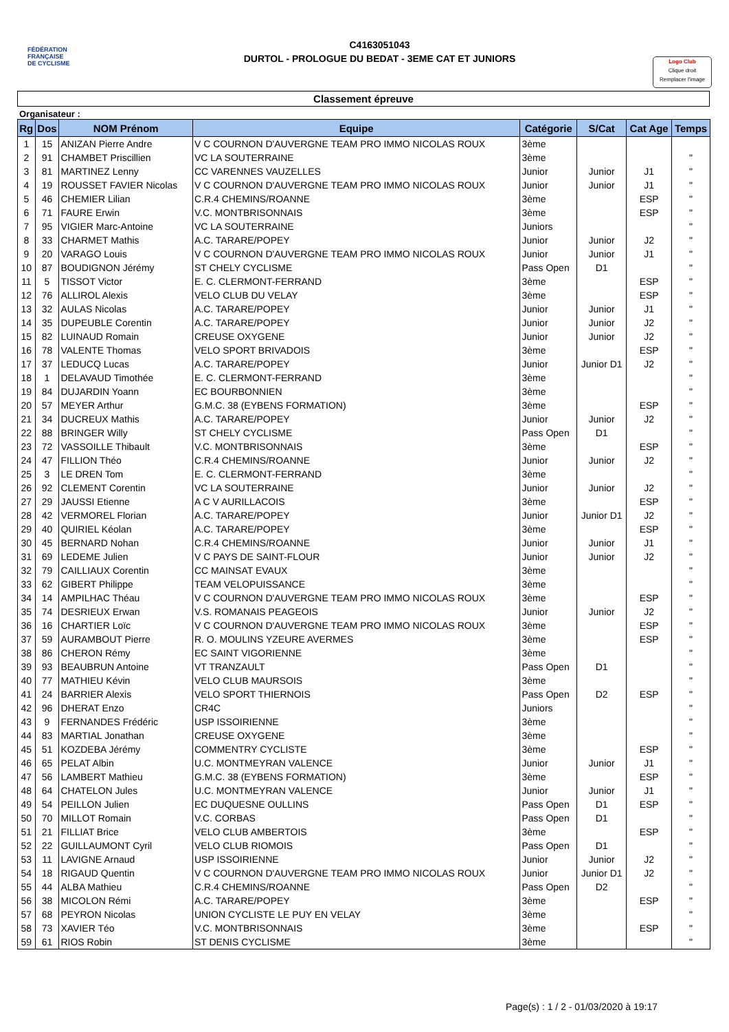FÉDÉRATION
FRANÇAISE
DE CYCLISME
C4163051043
DURTOL - PROLOGUE DU BEDAT - 3EME CAT ET JUNIORS
Logo Club
Clique droit
Remplacer l'image
Classement épreuve
Organisateur :
| Rg | Dos | NOM Prénom | Equipe | Catégorie | S/Cat | Cat Age | Temps |
| --- | --- | --- | --- | --- | --- | --- | --- |
| 1 | 15 | ANIZAN Pierre Andre | V C COURNON D'AUVERGNE TEAM PRO IMMO NICOLAS ROUX | 3ème | | | |
| 2 | 91 | CHAMBET Priscillien | VC LA SOUTERRAINE | 3ème | | | " |
| 3 | 81 | MARTINEZ Lenny | CC VARENNES VAUZELLES | Junior | Junior | J1 | " |
| 4 | 19 | ROUSSET FAVIER Nicolas | V C COURNON D'AUVERGNE TEAM PRO IMMO NICOLAS ROUX | Junior | Junior | J1 | " |
| 5 | 46 | CHEMIER Lilian | C.R.4 CHEMINS/ROANNE | 3ème | | ESP | " |
| 6 | 71 | FAURE Erwin | V.C. MONTBRISONNAIS | 3ème | | ESP | " |
| 7 | 95 | VIGIER Marc-Antoine | VC LA SOUTERRAINE | Juniors | | | " |
| 8 | 33 | CHARMET Mathis | A.C. TARARE/POPEY | Junior | Junior | J2 | " |
| 9 | 20 | VARAGO Louis | V C COURNON D'AUVERGNE TEAM PRO IMMO NICOLAS ROUX | Junior | Junior | J1 | " |
| 10 | 87 | BOUDIGNON Jérémy | ST CHELY CYCLISME | Pass Open | D1 | | " |
| 11 | 5 | TISSOT Victor | E. C. CLERMONT-FERRAND | 3ème | | ESP | " |
| 12 | 76 | ALLIROL Alexis | VELO CLUB DU VELAY | 3ème | | ESP | " |
| 13 | 32 | AULAS Nicolas | A.C. TARARE/POPEY | Junior | Junior | J1 | " |
| 14 | 35 | DUPEUBLE Corentin | A.C. TARARE/POPEY | Junior | Junior | J2 | " |
| 15 | 82 | LUINAUD Romain | CREUSE OXYGENE | Junior | Junior | J2 | " |
| 16 | 78 | VALENTE Thomas | VELO SPORT BRIVADOIS | 3ème | | ESP | " |
| 17 | 37 | LEDUCQ Lucas | A.C. TARARE/POPEY | Junior | Junior D1 | J2 | " |
| 18 | 1 | DELAVAUD Timothée | E. C. CLERMONT-FERRAND | 3ème | | | " |
| 19 | 84 | DUJARDIN Yoann | EC BOURBONNIEN | 3ème | | | " |
| 20 | 57 | MEYER Arthur | G.M.C. 38 (EYBENS FORMATION) | 3ème | | ESP | " |
| 21 | 34 | DUCREUX Mathis | A.C. TARARE/POPEY | Junior | Junior | J2 | " |
| 22 | 88 | BRINGER Willy | ST CHELY CYCLISME | Pass Open | D1 | | " |
| 23 | 72 | VASSOILLE Thibault | V.C. MONTBRISONNAIS | 3ème | | ESP | " |
| 24 | 47 | FILLION Théo | C.R.4 CHEMINS/ROANNE | Junior | Junior | J2 | " |
| 25 | 3 | LE DREN Tom | E. C. CLERMONT-FERRAND | 3ème | | | " |
| 26 | 92 | CLEMENT Corentin | VC LA SOUTERRAINE | Junior | Junior | J2 | " |
| 27 | 29 | JAUSSI Etienne | A C V AURILLACOIS | 3ème | | ESP | " |
| 28 | 42 | VERMOREL Florian | A.C. TARARE/POPEY | Junior | Junior D1 | J2 | " |
| 29 | 40 | QUIRIEL Kéolan | A.C. TARARE/POPEY | 3ème | | ESP | " |
| 30 | 45 | BERNARD Nohan | C.R.4 CHEMINS/ROANNE | Junior | Junior | J1 | " |
| 31 | 69 | LEDEME Julien | V C PAYS DE SAINT-FLOUR | Junior | Junior | J2 | " |
| 32 | 79 | CAILLIAUX Corentin | CC MAINSAT EVAUX | 3ème | | | " |
| 33 | 62 | GIBERT Philippe | TEAM VELOPUISSANCE | 3ème | | | " |
| 34 | 14 | AMPILHAC Théau | V C COURNON D'AUVERGNE TEAM PRO IMMO NICOLAS ROUX | 3ème | | ESP | " |
| 35 | 74 | DESRIEUX Erwan | V.S. ROMANAIS PEAGEOIS | Junior | Junior | J2 | " |
| 36 | 16 | CHARTIER Loïc | V C COURNON D'AUVERGNE TEAM PRO IMMO NICOLAS ROUX | 3ème | | ESP | " |
| 37 | 59 | AURAMBOUT Pierre | R. O. MOULINS YZEURE AVERMES | 3ème | | ESP | " |
| 38 | 86 | CHERON Rémy | EC SAINT VIGORIENNE | 3ème | | | " |
| 39 | 93 | BEAUBRUN Antoine | VT TRANZAULT | Pass Open | D1 | | " |
| 40 | 77 | MATHIEU Kévin | VELO CLUB MAURSOIS | 3ème | | | " |
| 41 | 24 | BARRIER Alexis | VELO SPORT THIERNOIS | Pass Open | D2 | ESP | " |
| 42 | 96 | DHERAT Enzo | CR4C | Juniors | | | " |
| 43 | 9 | FERNANDES Frédéric | USP ISSOIRIENNE | 3ème | | | " |
| 44 | 83 | MARTIAL Jonathan | CREUSE OXYGENE | 3ème | | | " |
| 45 | 51 | KOZDEBA Jérémy | COMMENTRY CYCLISTE | 3ème | | ESP | " |
| 46 | 65 | PELAT Albin | U.C. MONTMEYRAN VALENCE | Junior | Junior | J1 | " |
| 47 | 56 | LAMBERT Mathieu | G.M.C. 38 (EYBENS FORMATION) | 3ème | | ESP | " |
| 48 | 64 | CHATELON Jules | U.C. MONTMEYRAN VALENCE | Junior | Junior | J1 | " |
| 49 | 54 | PEILLON Julien | EC DUQUESNE OULLINS | Pass Open | D1 | ESP | " |
| 50 | 70 | MILLOT Romain | V.C. CORBAS | Pass Open | D1 | | " |
| 51 | 21 | FILLIAT Brice | VELO CLUB AMBERTOIS | 3ème | | ESP | " |
| 52 | 22 | GUILLAUMONT Cyril | VELO CLUB RIOMOIS | Pass Open | D1 | | " |
| 53 | 11 | LAVIGNE Arnaud | USP ISSOIRIENNE | Junior | Junior | J2 | " |
| 54 | 18 | RIGAUD Quentin | V C COURNON D'AUVERGNE TEAM PRO IMMO NICOLAS ROUX | Junior | Junior D1 | J2 | " |
| 55 | 44 | ALBA Mathieu | C.R.4 CHEMINS/ROANNE | Pass Open | D2 | | " |
| 56 | 38 | MICOLON Rémi | A.C. TARARE/POPEY | 3ème | | ESP | " |
| 57 | 68 | PEYRON Nicolas | UNION CYCLISTE LE PUY EN VELAY | 3ème | | | " |
| 58 | 73 | XAVIER Téo | V.C. MONTBRISONNAIS | 3ème | | ESP | " |
| 59 | 61 | RIOS Robin | ST DENIS CYCLISME | 3ème | | | " |
Page(s) : 1 / 2 - 01/03/2020 à 19:17